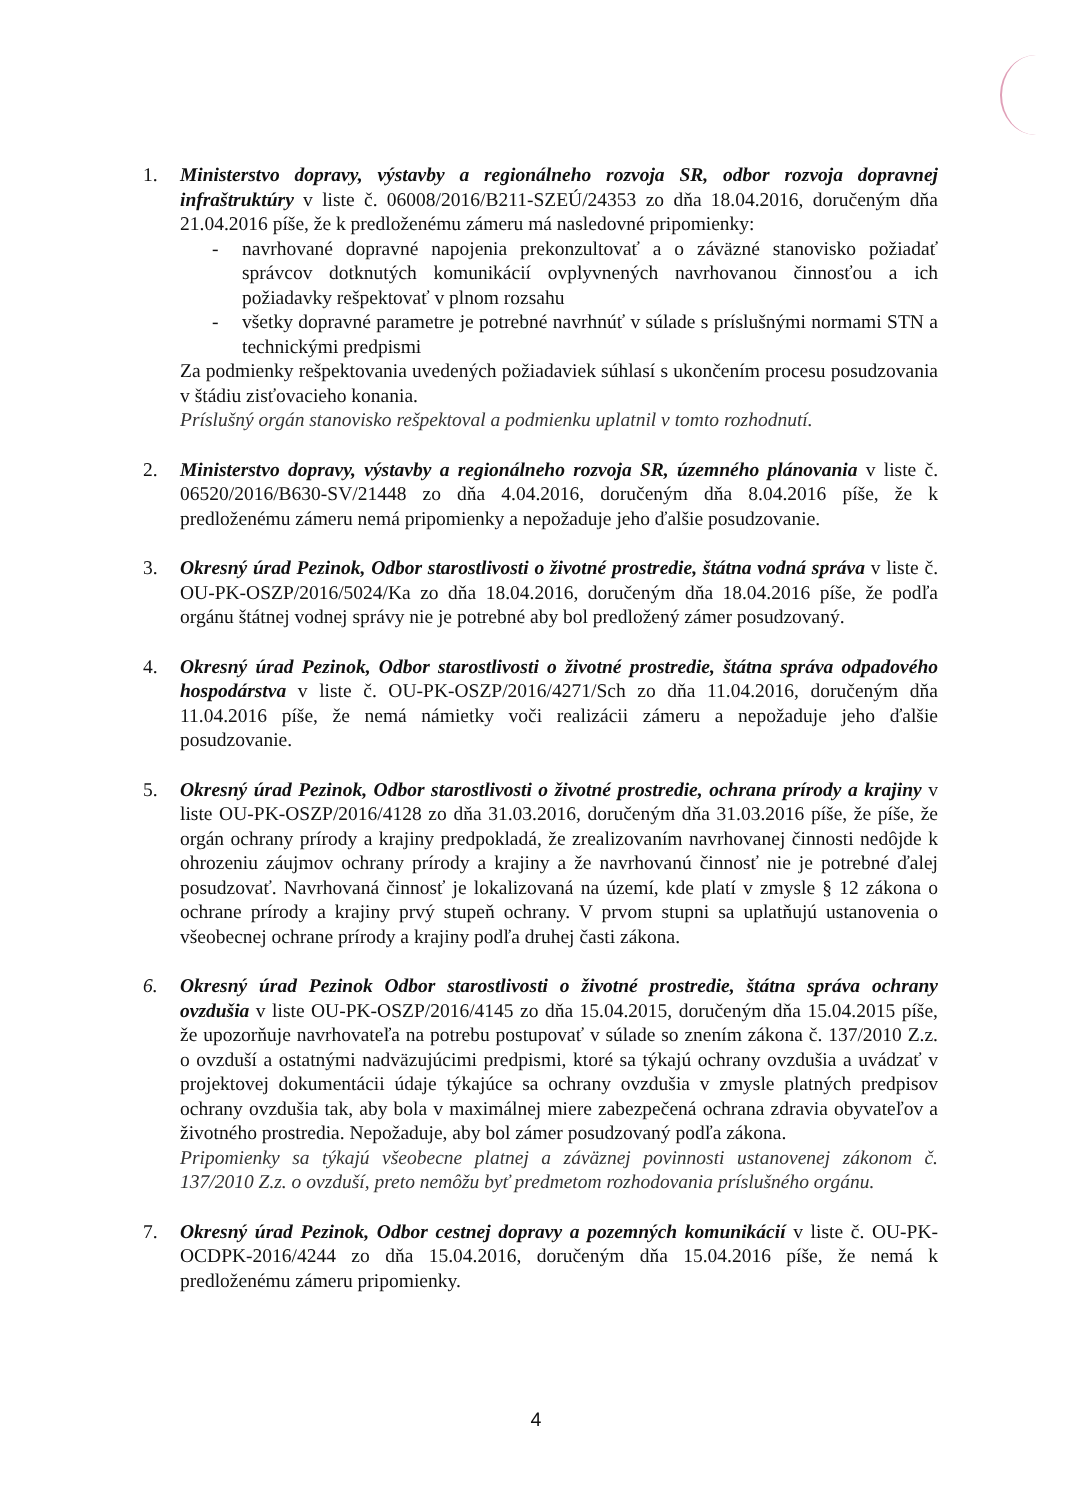1. Ministerstvo dopravy, výstavby a regionálneho rozvoja SR, odbor rozvoja dopravnej infraštruktúry v liste č. 06008/2016/B211-SZEÚ/24353 zo dňa 18.04.2016, doručeným dňa 21.04.2016 píše, že k predloženému zámeru má nasledovné pripomienky:
- navrhované dopravné napojenia prekonzultovať a o záväzné stanovisko požiadať správcov dotknutých komunikácií ovplyvnených navrhovanou činnosťou a ich požiadavky rešpektovať v plnom rozsahu
- všetky dopravné parametre je potrebné navrhnúť v súlade s príslušnými normami STN a technickými predpismi
Za podmienky rešpektovania uvedených požiadaviek súhlasí s ukončením procesu posudzovania v štádiu zisťovacieho konania.
Príslušný orgán stanovisko rešpektoval a podmienku uplatnil v tomto rozhodnutí.
2. Ministerstvo dopravy, výstavby a regionálneho rozvoja SR, územného plánovania v liste č. 06520/2016/B630-SV/21448 zo dňa 4.04.2016, doručeným dňa 8.04.2016 píše, že k predloženému zámeru nemá pripomienky a nepožaduje jeho ďalšie posudzovanie.
3. Okresný úrad Pezinok, Odbor starostlivosti o životné prostredie, štátna vodná správa v liste č. OU-PK-OSZP/2016/5024/Ka zo dňa 18.04.2016, doručeným dňa 18.04.2016 píše, že podľa orgánu štátnej vodnej správy nie je potrebné aby bol predložený zámer posudzovaný.
4. Okresný úrad Pezinok, Odbor starostlivosti o životné prostredie, štátna správa odpadového hospodárstva v liste č. OU-PK-OSZP/2016/4271/Sch zo dňa 11.04.2016, doručeným dňa 11.04.2016 píše, že nemá námietky voči realizácii zámeru a nepožaduje jeho ďalšie posudzovanie.
5. Okresný úrad Pezinok, Odbor starostlivosti o životné prostredie, ochrana prírody a krajiny v liste OU-PK-OSZP/2016/4128 zo dňa 31.03.2016, doručeným dňa 31.03.2016 píše, že píše, že orgán ochrany prírody a krajiny predpokladá, že zrealizovaním navrhovanej činnosti nedôjde k ohrozeniu záujmov ochrany prírody a krajiny a že navrhovanú činnosť nie je potrebné ďalej posudzovať. Navrhovaná činnosť je lokalizovaná na území, kde platí v zmysle § 12 zákona o ochrane prírody a krajiny prvý stupeň ochrany. V prvom stupni sa uplatňujú ustanovenia o všeobecnej ochrane prírody a krajiny podľa druhej časti zákona.
6. Okresný úrad Pezinok Odbor starostlivosti o životné prostredie, štátna správa ochrany ovzdušia v liste OU-PK-OSZP/2016/4145 zo dňa 15.04.2015, doručeným dňa 15.04.2015 píše, že upozorňuje navrhovateľa na potrebu postupovať v súlade so znením zákona č. 137/2010 Z.z. o ovzduší a ostatnými nadväzujúcimi predpismi, ktoré sa týkajú ochrany ovzdušia a uvádzať v projektovej dokumentácii údaje týkajúce sa ochrany ovzdušia v zmysle platných predpisov ochrany ovzdušia tak, aby bola v maximálnej miere zabezpečená ochrana zdravia obyvateľov a životného prostredia. Nepožaduje, aby bol zámer posudzovaný podľa zákona.
Pripomienky sa týkajú všeobecne platnej a záväznej povinnosti ustanovenej zákonom č. 137/2010 Z.z. o ovzduší, preto nemôžu byť predmetom rozhodovania príslušného orgánu.
7. Okresný úrad Pezinok, Odbor cestnej dopravy a pozemných komunikácií v liste č. OU-PK-OCDPK-2016/4244 zo dňa 15.04.2016, doručeným dňa 15.04.2016 píše, že nemá k predloženému zámeru pripomienky.
4